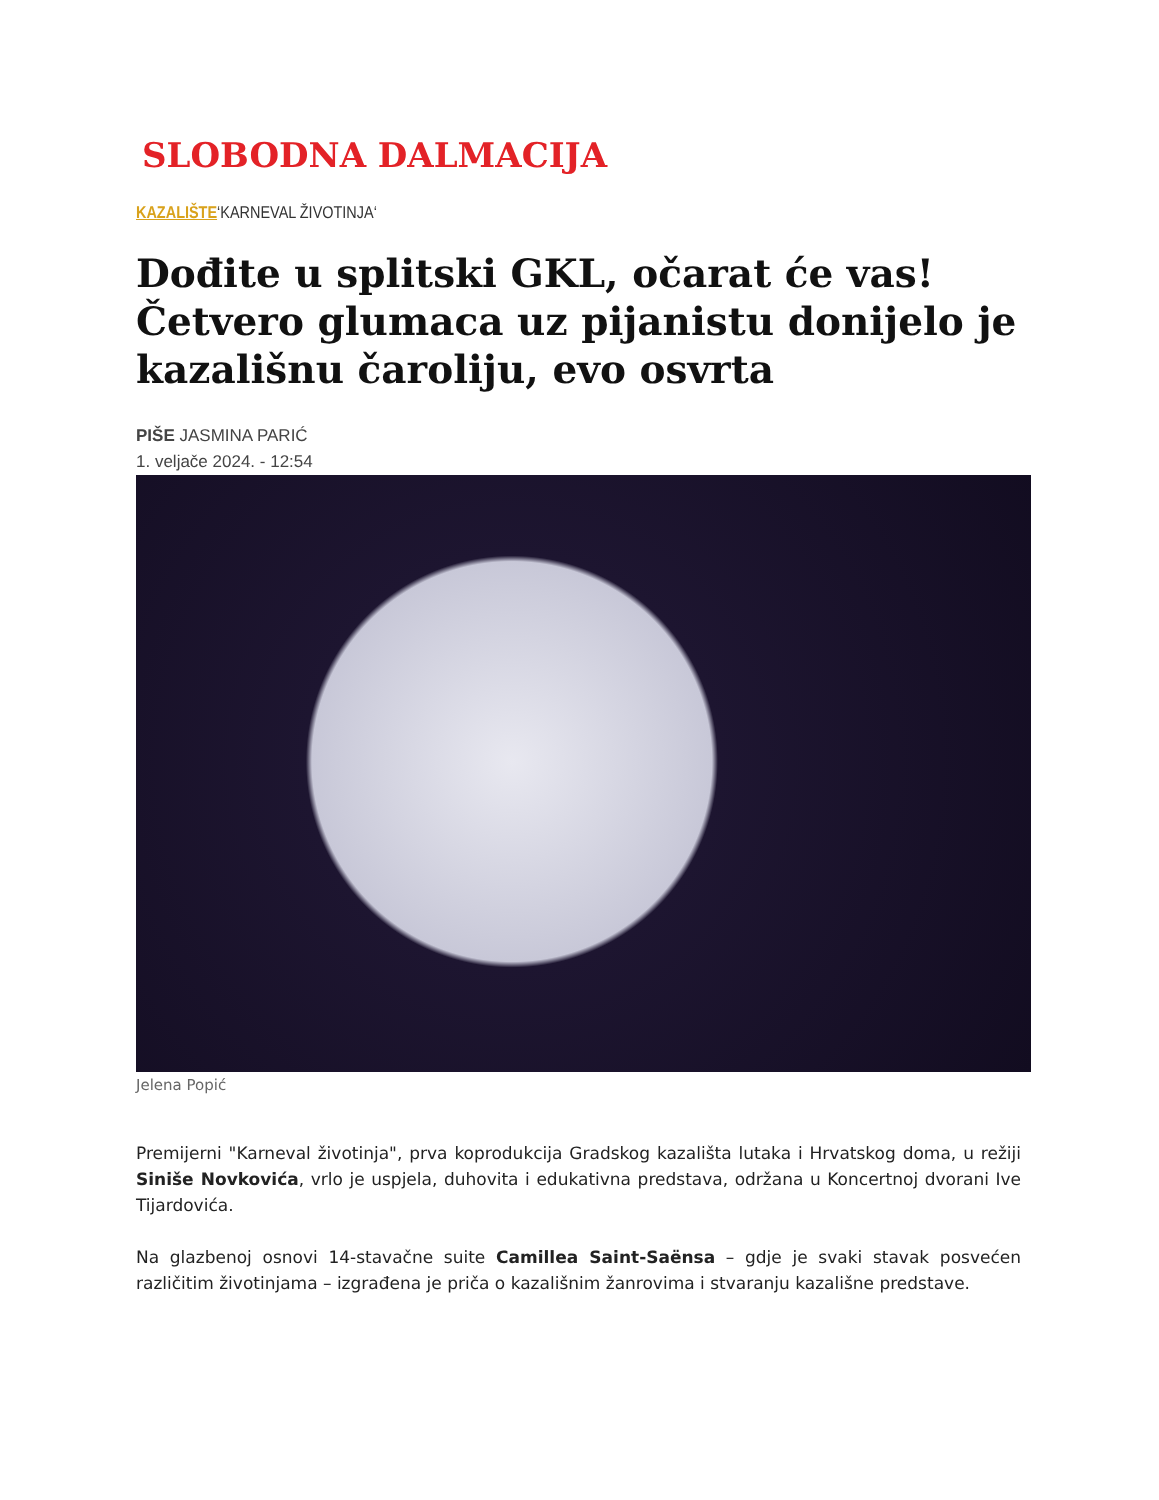SLOBODNA DALMACIJA
KAZALIŠTE‘KARNEVAL ŽIVOTINJA‘
Dođite u splitski GKL, očarat će vas! Četvero glumaca uz pijanistu donijelo je kazališnu čaroliju, evo osvrta
PIŠE JASMINA PARIĆ
1. veljače 2024. - 12:54
Jelena Popić
Premijerni "Karneval životinja", prva koprodukcija Gradskog kazališta lutaka i Hrvatskog doma, u režiji Siniše Novkovića, vrlo je uspjela, duhovita i edukativna predstava, održana u Koncertnoj dvorani Ive Tijardovića.
Na glazbenoj osnovi 14-stavačne suite Camillea Saint-Saënsa – gdje je svaki stavak posvećen različitim životinjama – izgrađena je priča o kazališnim žanrovima i stvaranju kazališne predstave.